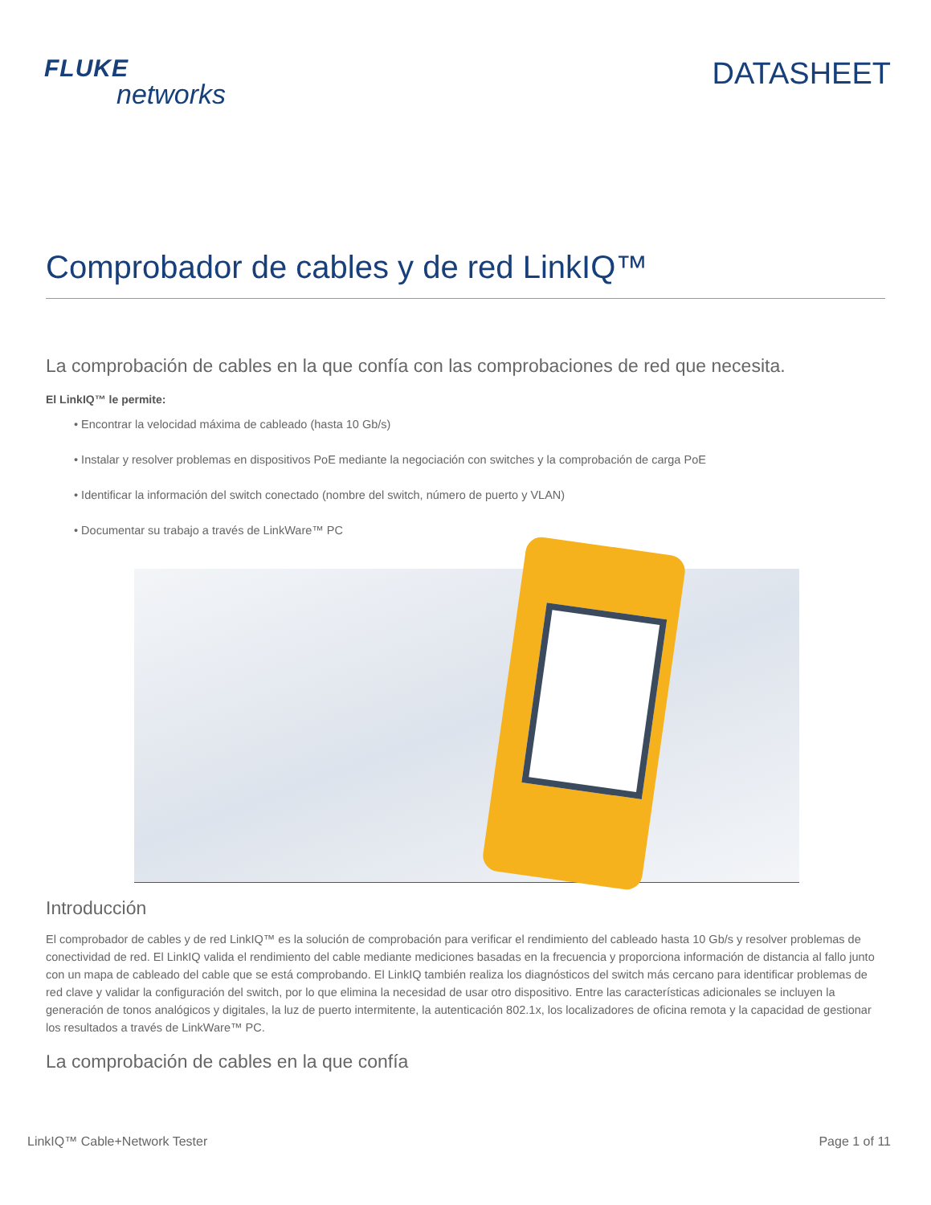FLUKE
networks
DATASHEET
Comprobador de cables y de red LinkIQ™
La comprobación de cables en la que confía con las comprobaciones de red que necesita.
El LinkIQ™ le permite:
• Encontrar la velocidad máxima de cableado (hasta 10 Gb/s)
• Instalar y resolver problemas en dispositivos PoE mediante la negociación con switches y la comprobación de carga PoE
• Identificar la información del switch conectado (nombre del switch, número de puerto y VLAN)
• Documentar su trabajo a través de LinkWare™ PC
Introducción
El comprobador de cables y de red LinkIQ™ es la solución de comprobación para verificar el rendimiento del cableado hasta 10 Gb/s y resolver problemas de conectividad de red. El LinkIQ valida el rendimiento del cable mediante mediciones basadas en la frecuencia y proporciona información de distancia al fallo junto con un mapa de cableado del cable que se está comprobando. El LinkIQ también realiza los diagnósticos del switch más cercano para identificar problemas de red clave y validar la configuración del switch, por lo que elimina la necesidad de usar otro dispositivo. Entre las características adicionales se incluyen la generación de tonos analógicos y digitales, la luz de puerto intermitente, la autenticación 802.1x, los localizadores de oficina remota y la capacidad de gestionar los resultados a través de LinkWare™ PC.
La comprobación de cables en la que confía
LinkIQ™ Cable+Network Tester Page 1 of 11